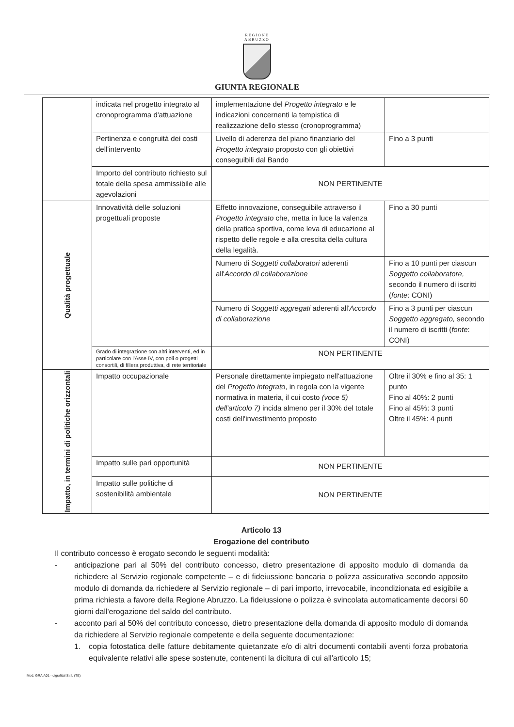REGIONE
ABRUZZO
GIUNTA REGIONALE
| | indicata nel progetto integrato al cronoprogramma d'attuazione | implementazione del Progetto integrato e le indicazioni concernenti la tempistica di realizzazione dello stesso (cronoprogramma) | |
| | Pertinenza e congruità dei costi dell'intervento | Livello di aderenza del piano finanziario del Progetto integrato proposto con gli obiettivi conseguibili dal Bando | Fino a 3 punti |
| | Importo del contributo richiesto sul totale della spesa ammissibile alle agevolazioni | NON PERTINENTE | |
| Qualità progettuale | Innovatività delle soluzioni progettuali proposte | Effetto innovazione, conseguibile attraverso il Progetto integrato che, metta in luce la valenza della pratica sportiva, come leva di educazione al rispetto delle regole e alla crescita della cultura della legalità. | Fino a 30 punti |
| | | Numero di Soggetti collaboratori aderenti all' Accordo di collaborazione | Fino a 10 punti per ciascun Soggetto collaboratore, secondo il numero di iscritti ( fonte : CONI) |
| | | Numero di Soggetti aggregati aderenti all' Accordo di collaborazione | Fino a 3 punti per ciascun Soggetto aggregato, secondo il numero di iscritti ( fonte : CONI) |
| | Grado di integrazione con altri interventi, ed in particolare con l'Asse IV, con poli o progetti consortili, di filiera produttiva, di rete territoriale | NON PERTINENTE | |
| Impatto, in termini di politiche orizzontali | Impatto occupazionale | Personale direttamente impiegato nell'attuazione del Progetto integrato , in regola con la vigente normativa in materia, il cui costo (voce 5) dell'articolo 7) incida almeno per il 30% del totale costi dell'investimento proposto | Oltre il 30% e fino al 35: 1 punto Fino al 40%: 2 punti Fino al 45%: 3 punti Oltre il 45%: 4 punti |
| | Impatto sulle pari opportunità | NON PERTINENTE | |
| | Impatto sulle politiche di sostenibilità ambientale | NON PERTINENTE | |
Articolo 13
Erogazione del contributo
Il contributo concesso è erogato secondo le seguenti modalità:
- anticipazione pari al 50% del contributo concesso, dietro presentazione di apposito modulo di domanda da richiedere al Servizio regionale competente – e di fideiussione bancaria o polizza assicurativa secondo apposito modulo di domanda da richiedere al Servizio regionale – di pari importo, irrevocabile, incondizionata ed esigibile a prima richiesta a favore della Regione Abruzzo. La fideiussione o polizza è svincolata automaticamente decorsi 60 giorni dall'erogazione del saldo del contributo.
- acconto pari al 50% del contributo concesso, dietro presentazione della domanda di apposito modulo di domanda da richiedere al Servizio regionale competente e della seguente documentazione:
1. copia fotostatica delle fatture debitamente quietanzate e/o di altri documenti contabili aventi forza probatoria equivalente relativi alle spese sostenute, contenenti la dicitura di cui all'articolo 15;
Mod. GRA.A01 - digrafital S.r.l. (TE)